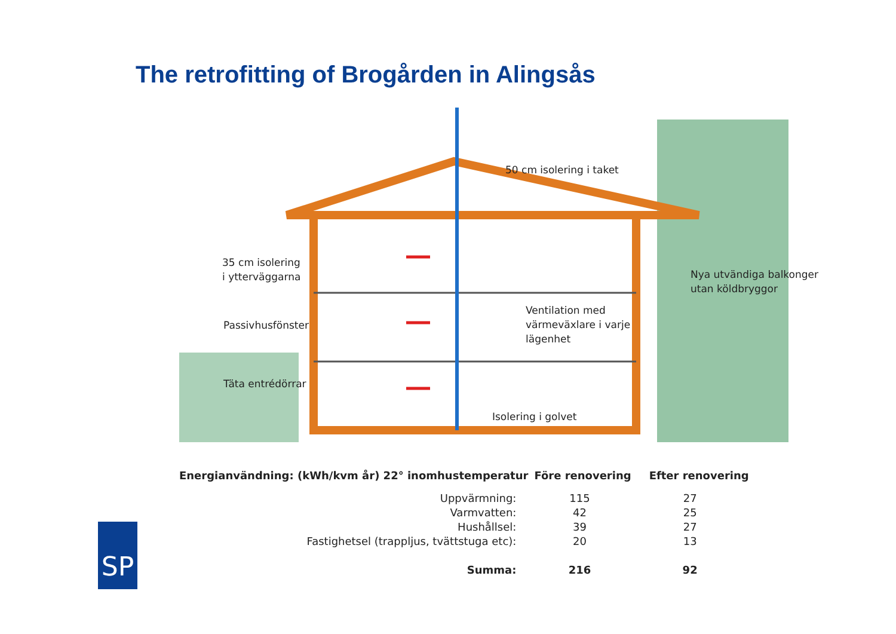The retrofitting of Brogården in Alingsås
50 cm isolering i taket
35 cm isolering
i ytterväggarna
Nya utvändiga balkonger
utan köldbryggor
Ventilation med
värmeväxlare i varje
lägenhet
Passivhusfönster
Täta entrédörrar
Isolering i golvet
| Energianvändning: (kWh/kvm år) 22° inomhustemperatur | Före renovering | Efter renovering |
| --- | --- | --- |
| Uppvärmning: | 115 | 27 |
| Varmvatten: | 42 | 25 |
| Hushållsel: | 39 | 27 |
| Fastighetsel (trappljus, tvättstuga etc): | 20 | 13 |
| Summa: | 216 | 92 |
SP